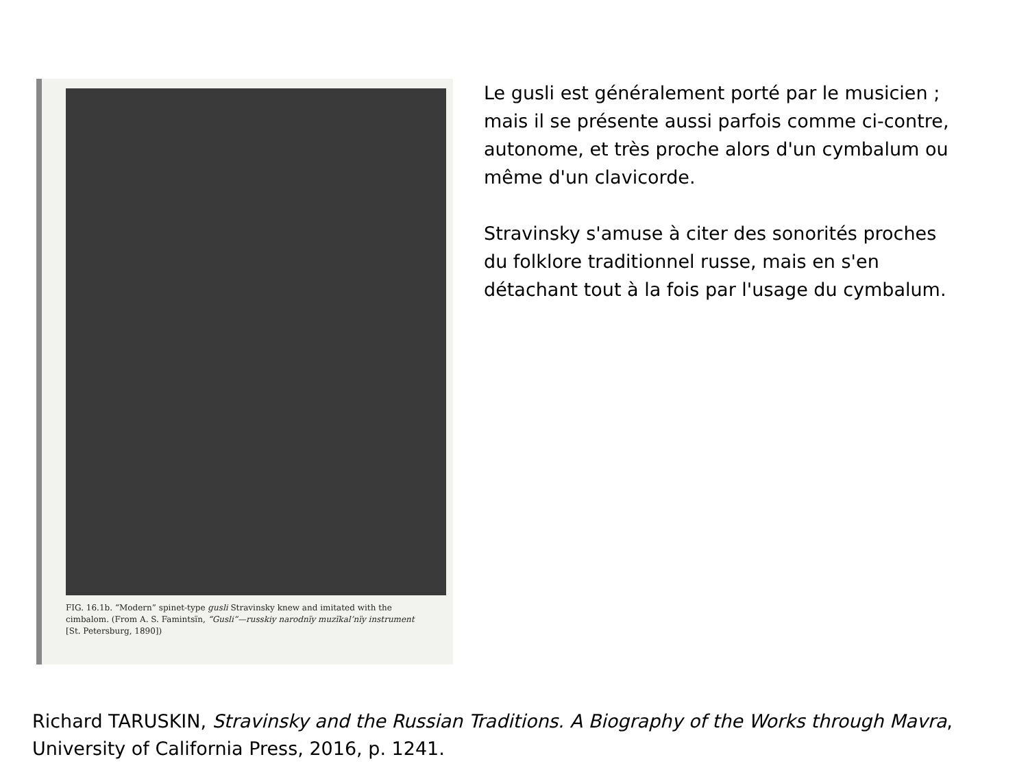FIG. 16.1b. “Modern” spinet-type gusli Stravinsky knew and imitated with the cimbalom. (From A. S. Famintsïn, “Gusli”—russkiy narodnïy muzïkal’nïy instrument [St. Petersburg, 1890])
Le gusli est généralement porté par le musicien ; mais il se présente aussi parfois comme ci-contre, autonome, et très proche alors d'un cymbalum ou même d'un clavicorde.
Stravinsky s'amuse à citer des sonorités proches du folklore traditionnel russe, mais en s'en détachant tout à la fois par l'usage du cymbalum.
Richard TARUSKIN, Stravinsky and the Russian Traditions. A Biography of the Works through Mavra, University of California Press, 2016, p. 1241.